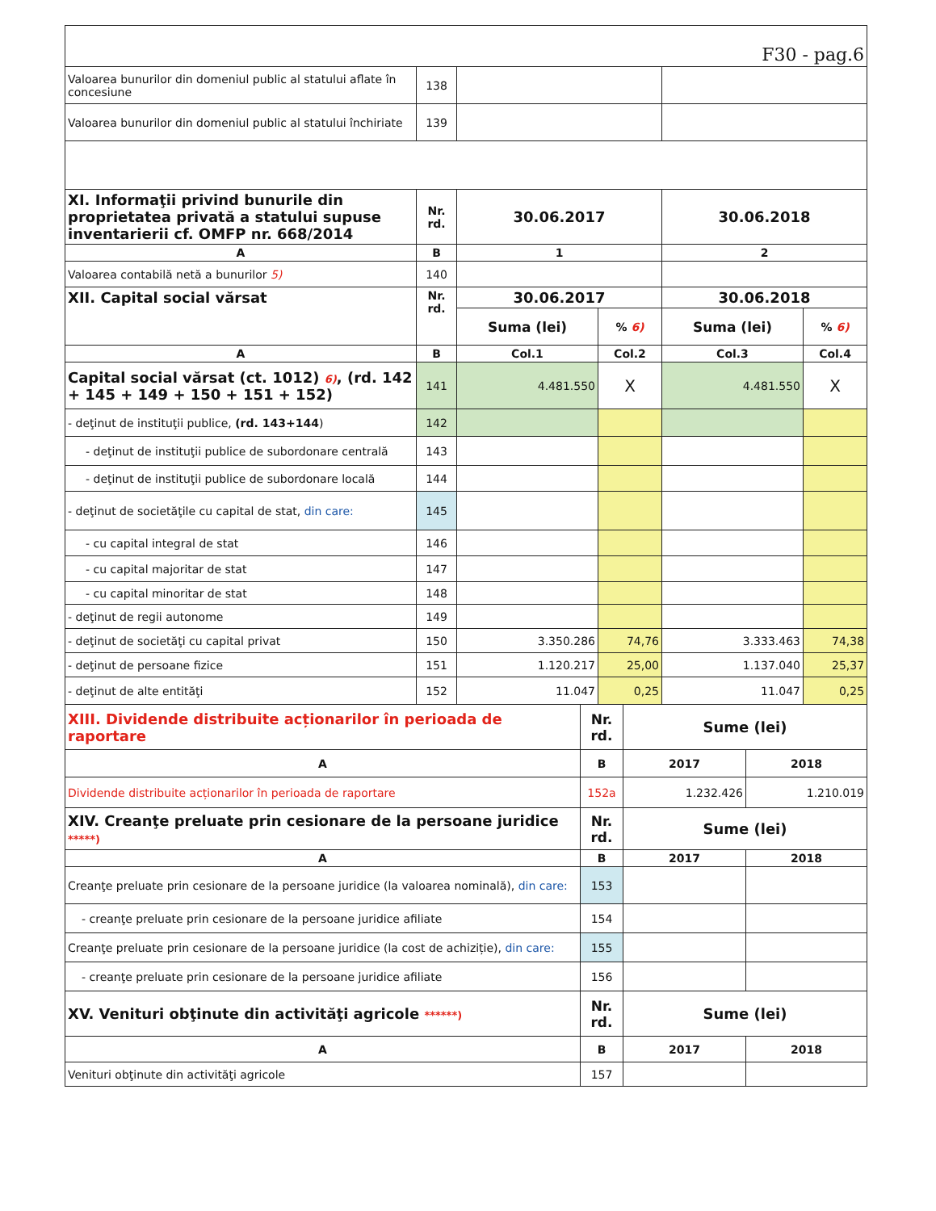| F30 - pag.6 | | | | | |
| Valoarea bunurilor din domeniul public al statului aflate în concesiune | 138 | | | | |
| Valoarea bunurilor din domeniul public al statului închiriate | 139 | | | | |
| XI. Informaţii privind bunurile din proprietatea privată a statului supuse inventarierii cf. OMFP nr. 668/2014 | Nr. rd. | 30.06.2017 | | 30.06.2018 | |
| A | B | 1 | | 2 | |
| Valoarea contabilă netă a bunurilor 5) | 140 | | | | |
| XII. Capital social vărsat | Nr. rd. | 30.06.2017 | | 30.06.2018 | |
| | | Suma (lei) | % 6) | Suma (lei) | % 6) |
| A | B | Col.1 | Col.2 | Col.3 | Col.4 |
| Capital social vărsat (ct. 1012) 6) , (rd. 142 + 145 + 149 + 150 + 151 + 152) | 141 | 4.481.550 | X | 4.481.550 | X |
| - deţinut de instituţii publice, (rd. 143+144 ) | 142 | | | | |
| - deţinut de instituţii publice de subordonare centrală | 143 | | | | |
| - deţinut de instituţii publice de subordonare locală | 144 | | | | |
| - deţinut de societăţile cu capital de stat, din care: | 145 | | | | |
| - cu capital integral de stat | 146 | | | | |
| - cu capital majoritar de stat | 147 | | | | |
| - cu capital minoritar de stat | 148 | | | | |
| - deţinut de regii autonome | 149 | | | | |
| - deţinut de societăţi cu capital privat | 150 | 3.350.286 | 74,76 | 3.333.463 | 74,38 |
| - deţinut de persoane fizice | 151 | 1.120.217 | 25,00 | 1.137.040 | 25,37 |
| - deţinut de alte entităţi | 152 | 11.047 | 0,25 | 11.047 | 0,25 |
| XIII. Dividende distribuite acționarilor în perioada de raportare | Nr. rd. | Sume (lei) | |
| A | B | 2017 | 2018 |
| Dividende distribuite acționarilor în perioada de raportare | 152a | 1.232.426 | 1.210.019 |
| XIV. Creanţe preluate prin cesionare de la persoane juridice *****) | Nr. rd. | Sume (lei) | |
| A | B | 2017 | 2018 |
| Creanţe preluate prin cesionare de la persoane juridice (la valoarea nominală), din care: | 153 | | |
| - creanţe preluate prin cesionare de la persoane juridice afiliate | 154 | | |
| Creanţe preluate prin cesionare de la persoane juridice (la cost de achiziție), din care: | 155 | | |
| - creanţe preluate prin cesionare de la persoane juridice afiliate | 156 | | |
| XV. Venituri obţinute din activităţi agricole ******) | Nr. rd. | Sume (lei) | |
| A | B | 2017 | 2018 |
| Venituri obţinute din activităţi agricole | 157 | | |